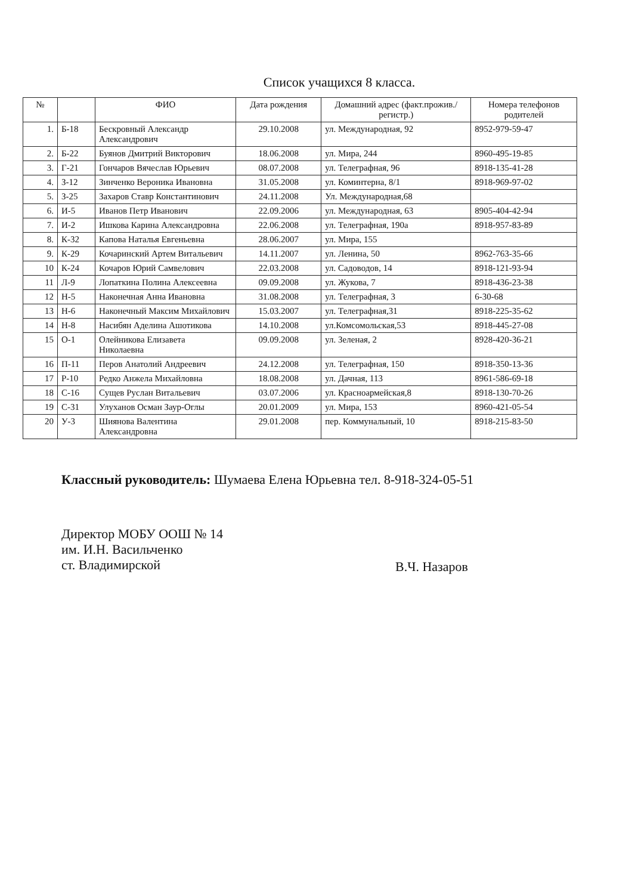Список учащихся 8 класса.
| № | | ФИО | Дата рождения | Домашний адрес (факт.прожив./регистр.) | Номера телефонов родителей |
| --- | --- | --- | --- | --- | --- |
| 1. | Б-18 | Бескровный Александр Александрович | 29.10.2008 | ул. Международная, 92 | 8952-979-59-47 |
| 2. | Б-22 | Буянов Дмитрий Викторович | 18.06.2008 | ул. Мира, 244 | 8960-495-19-85 |
| 3. | Г-21 | Гончаров Вячеслав Юрьевич | 08.07.2008 | ул. Телеграфная, 96 | 8918-135-41-28 |
| 4. | З-12 | Зинченко Вероника Ивановна | 31.05.2008 | ул. Коминтерна, 8/1 | 8918-969-97-02 |
| 5. | З-25 | Захаров Ставр Константинович | 24.11.2008 | Ул. Международная,68 | |
| 6. | И-5 | Иванов Петр Иванович | 22.09.2006 | ул. Международная, 63 | 8905-404-42-94 |
| 7. | И-2 | Ишкова Карина Александровна | 22.06.2008 | ул. Телеграфная, 190а | 8918-957-83-89 |
| 8. | К-32 | Капова Наталья Евгеньевна | 28.06.2007 | ул. Мира, 155 | |
| 9. | К-29 | Кочаринский Артем Витальевич | 14.11.2007 | ул. Ленина, 50 | 8962-763-35-66 |
| 10 | К-24 | Кочаров Юрий Самвелович | 22.03.2008 | ул. Садоводов, 14 | 8918-121-93-94 |
| 11 | Л-9 | Лопаткина Полина Алексеевна | 09.09.2008 | ул. Жукова, 7 | 8918-436-23-38 |
| 12 | Н-5 | Наконечная Анна Ивановна | 31.08.2008 | ул. Телеграфная, 3 | 6-30-68 |
| 13 | Н-6 | Наконечный Максим Михайлович | 15.03.2007 | ул. Телеграфная,31 | 8918-225-35-62 |
| 14 | Н-8 | Насибян Аделина Ашотикова | 14.10.2008 | ул.Комсомольская,53 | 8918-445-27-08 |
| 15 | О-1 | Олейникова Елизавета Николаевна | 09.09.2008 | ул. Зеленая, 2 | 8928-420-36-21 |
| 16 | П-11 | Перов Анатолий Андреевич | 24.12.2008 | ул. Телеграфная, 150 | 8918-350-13-36 |
| 17 | Р-10 | Редко Анжела Михайловна | 18.08.2008 | ул. Дачная, 113 | 8961-586-69-18 |
| 18 | С-16 | Сущев Руслан Витальевич | 03.07.2006 | ул. Красноармейская,8 | 8918-130-70-26 |
| 19 | С-31 | Улуханов Осман Заур-Оглы | 20.01.2009 | ул. Мира, 153 | 8960-421-05-54 |
| 20 | У-3 | Шиянова Валентина Александровна | 29.01.2008 | пер. Коммунальный, 10 | 8918-215-83-50 |
Классный руководитель: Шумаева Елена Юрьевна тел. 8-918-324-05-51
Директор МОБУ ООШ № 14
им. И.Н. Васильченко
ст. Владимирской
В.Ч. Назаров